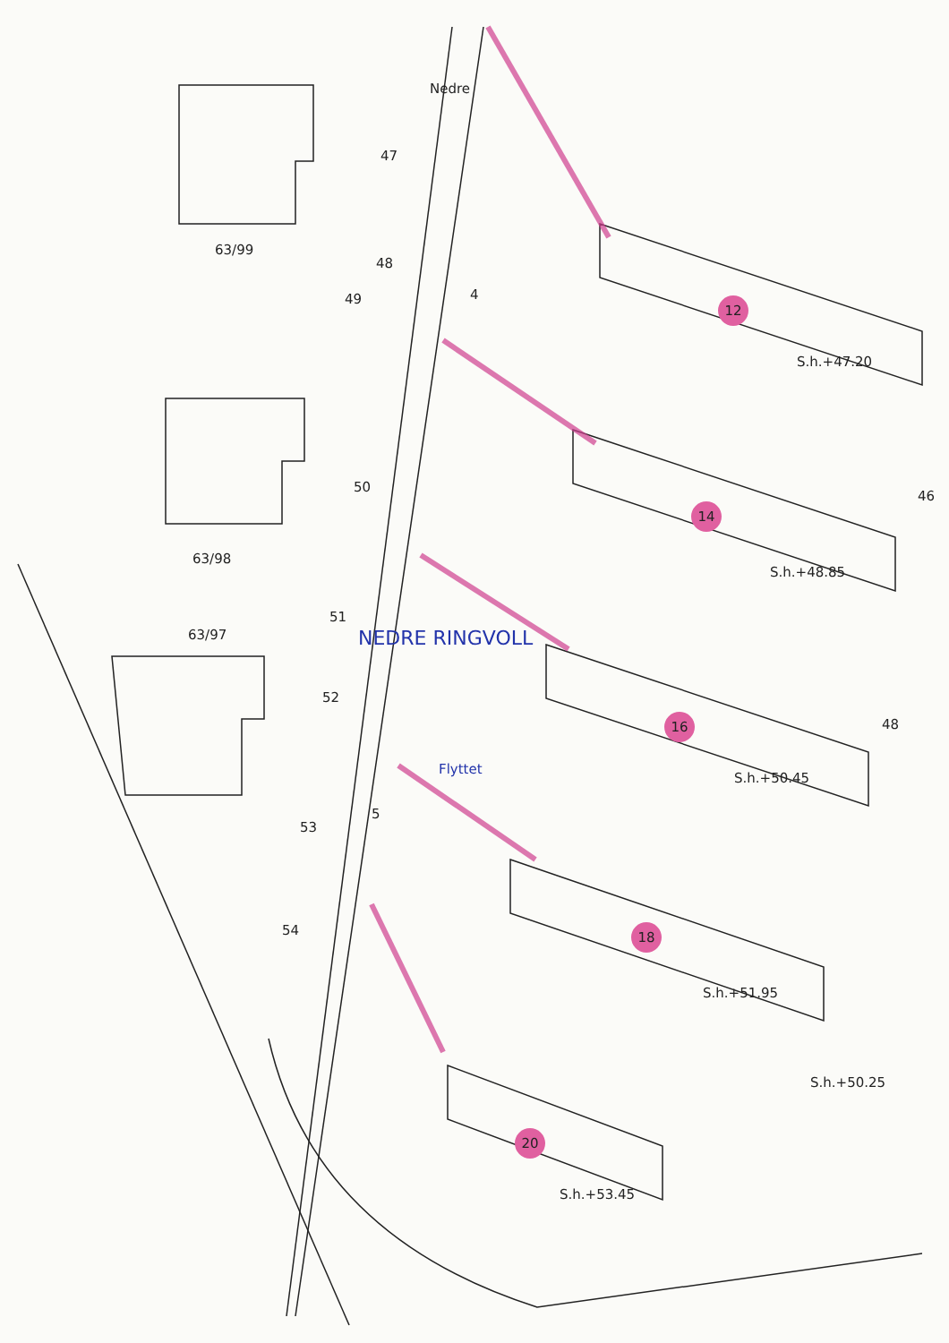Nedre
63/99
63/98
63/97
47
48
49 4
50
51
52
53
54
5
NEDRE RINGVOLL
Flyttet
12
14
16
18
20
S.h.+47.20
S.h.+48.85
S.h.+50.45
S.h.+51.95
S.h.+50.25
S.h.+53.45
46
48